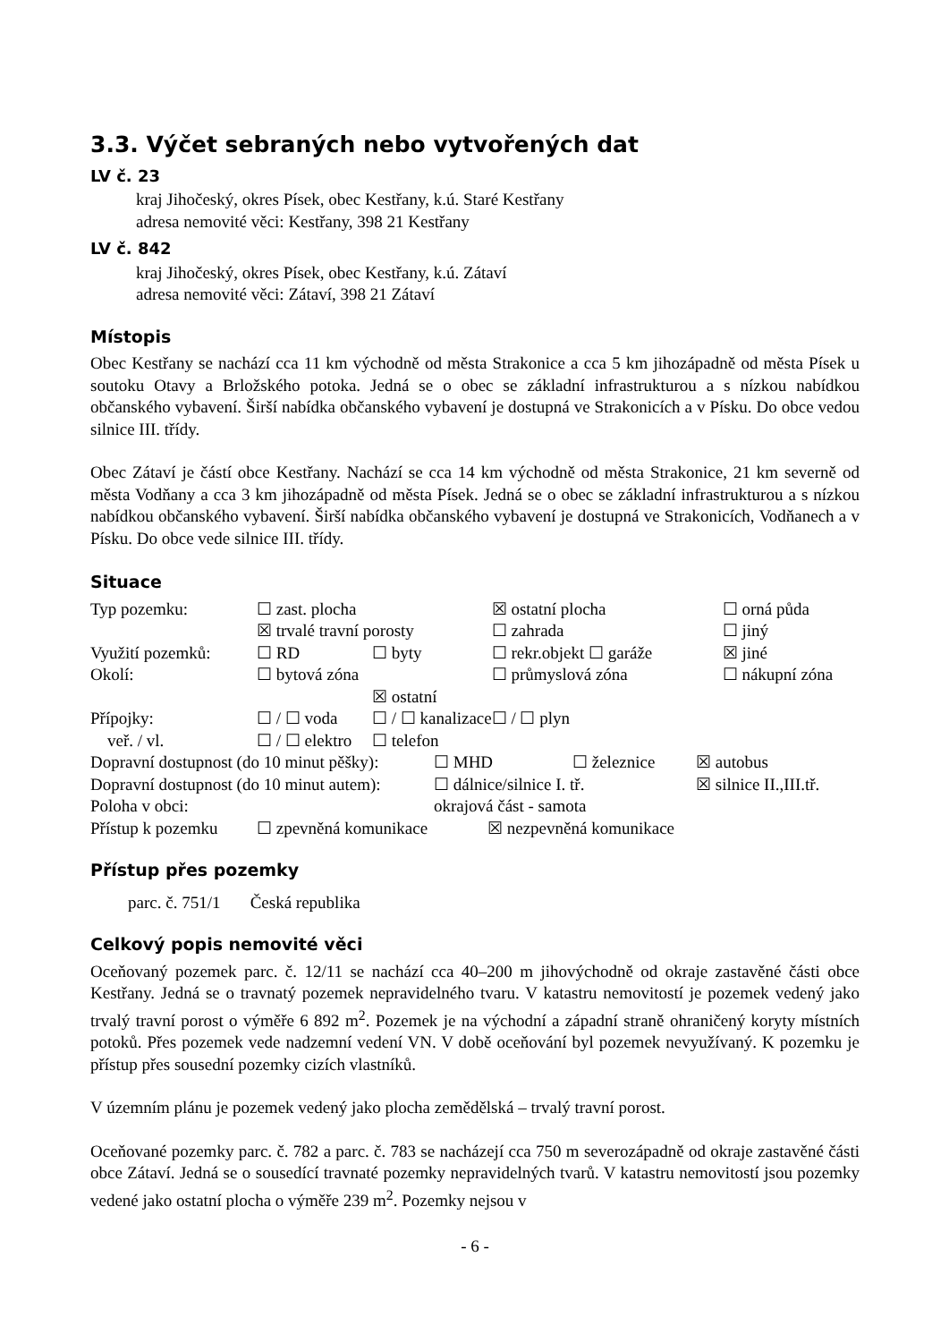3.3. Výčet sebraných nebo vytvořených dat
LV č. 23
kraj Jihočeský, okres Písek, obec Kestřany, k.ú. Staré Kestřany
adresa nemovité věci: Kestřany, 398 21 Kestřany
LV č. 842
kraj Jihočeský, okres Písek, obec Kestřany, k.ú. Zátaví
adresa nemovité věci: Zátaví, 398 21 Zátaví
Místopis
Obec Kestřany se nachází cca 11 km východně od města Strakonice a cca 5 km jihozápadně od města Písek u soutoku Otavy a Brložského potoka. Jedná se o obec se základní infrastrukturou a s nízkou nabídkou občanského vybavení. Širší nabídka občanského vybavení je dostupná ve Strakonicích a v Písku. Do obce vedou silnice III. třídy.
Obec Zátaví je částí obce Kestřany. Nachází se cca 14 km východně od města Strakonice, 21 km severně od města Vodňany a cca 3 km jihozápadně od města Písek. Jedná se o obec se základní infrastrukturou a s nízkou nabídkou občanského vybavení. Širší nabídka občanského vybavení je dostupná ve Strakonicích, Vodňanech a v Písku. Do obce vede silnice III. třídy.
Situace
| Typ pozemku: | ☐ zast. plocha | | ☒ ostatní plocha | | ☐ orná půda |
| | ☒ trvalé travní porosty | | ☐ zahrada | | ☐ jiný |
| Využití pozemků: | ☐ RD | ☐ byty | ☐ rekr.objekt ☐ garáže | | ☒ jiné |
| Okolí: | ☐ bytová zóna | | ☐ průmyslová zóna | | ☐ nákupní zóna |
| | | ☒ ostatní | | | |
| Přípojky: | ☐ / ☐ voda | ☐ / ☐ kanalizace | | ☐ / ☐ plyn | |
| veř. / vl. | ☐ / ☐ elektro | ☐ telefon | | | |
| Dopravní dostupnost (do 10 minut pěšky): | ☐ MHD | ☐ železnice | ☒ autobus |
| Dopravní dostupnost (do 10 minut autem): | ☐ dálnice/silnice I. tř. | | ☒ silnice II.,III.tř. |
| Poloha v obci: | okrajová část - samota | | |
| Přístup k pozemku | ☐ zpevněná komunikace | ☒ nezpevněná komunikace |
Přístup přes pozemky
parc. č. 751/1 Česká republika
Celkový popis nemovité věci
Oceňovaný pozemek parc. č. 12/11 se nachází cca 40–200 m jihovýchodně od okraje zastavěné části obce Kestřany. Jedná se o travnatý pozemek nepravidelného tvaru. V katastru nemovitostí je pozemek vedený jako trvalý travní porost o výměře 6 892 m<sup>2</sup>. Pozemek je na východní a západní straně ohraničený koryty místních potoků. Přes pozemek vede nadzemní vedení VN. V době oceňování byl pozemek nevyužívaný. K pozemku je přístup přes sousední pozemky cizích vlastníků.
V územním plánu je pozemek vedený jako plocha zemědělská – trvalý travní porost.
Oceňované pozemky parc. č. 782 a parc. č. 783 se nacházejí cca 750 m severozápadně od okraje zastavěné části obce Zátaví. Jedná se o sousedící travnaté pozemky nepravidelných tvarů. V katastru nemovitostí jsou pozemky vedené jako ostatní plocha o výměře 239 m<sup>2</sup>. Pozemky nejsou v
- 6 -